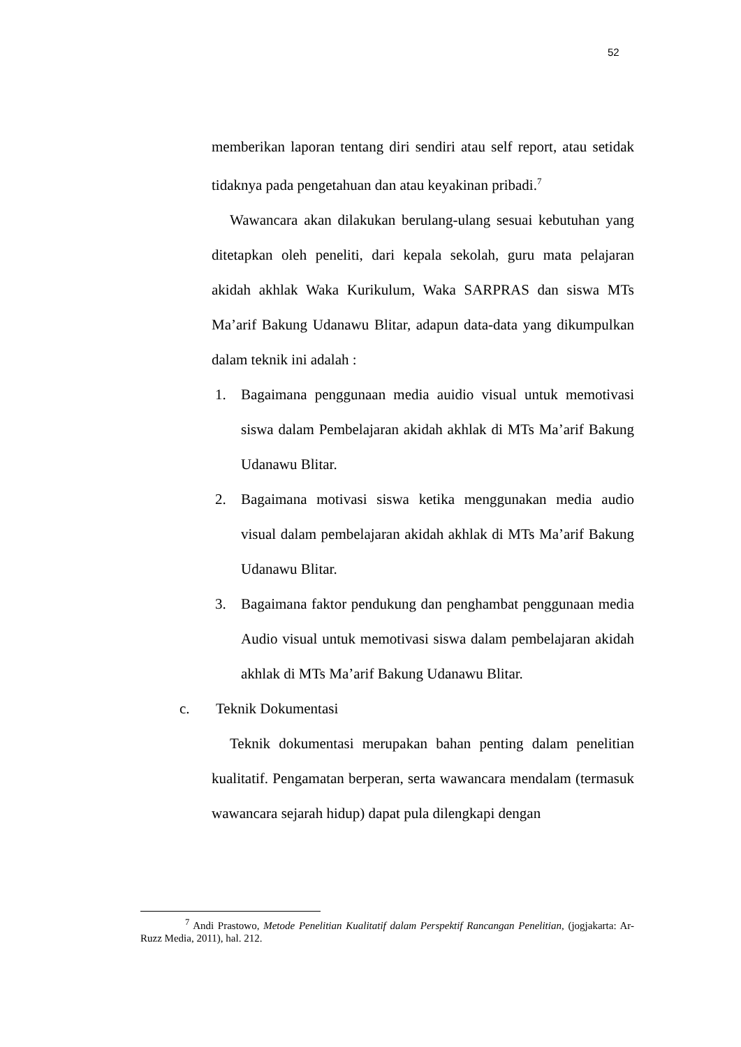52
memberikan laporan tentang diri sendiri atau self report, atau setidak tidaknya pada pengetahuan dan atau keyakinan pribadi.<sup>7</sup>
Wawancara akan dilakukan berulang-ulang sesuai kebutuhan yang ditetapkan oleh peneliti, dari kepala sekolah, guru mata pelajaran akidah akhlak Waka Kurikulum, Waka SARPRAS dan siswa MTs Ma’arif Bakung Udanawu Blitar, adapun data-data yang dikumpulkan dalam teknik ini adalah :
1. Bagaimana penggunaan media auidio visual untuk memotivasi siswa dalam Pembelajaran akidah akhlak di MTs Ma’arif Bakung Udanawu Blitar.
2. Bagaimana motivasi siswa ketika menggunakan media audio visual dalam pembelajaran akidah akhlak di MTs Ma’arif Bakung Udanawu Blitar.
3. Bagaimana faktor pendukung dan penghambat penggunaan media Audio visual untuk memotivasi siswa dalam pembelajaran akidah akhlak di MTs Ma’arif Bakung Udanawu Blitar.
c. Teknik Dokumentasi
Teknik dokumentasi merupakan bahan penting dalam penelitian kualitatif. Pengamatan berperan, serta wawancara mendalam (termasuk wawancara sejarah hidup) dapat pula dilengkapi dengan
<sup>7</sup> Andi Prastowo, Metode Penelitian Kualitatif dalam Perspektif Rancangan Penelitian, (jogjakarta: Ar-Ruzz Media, 2011), hal. 212.